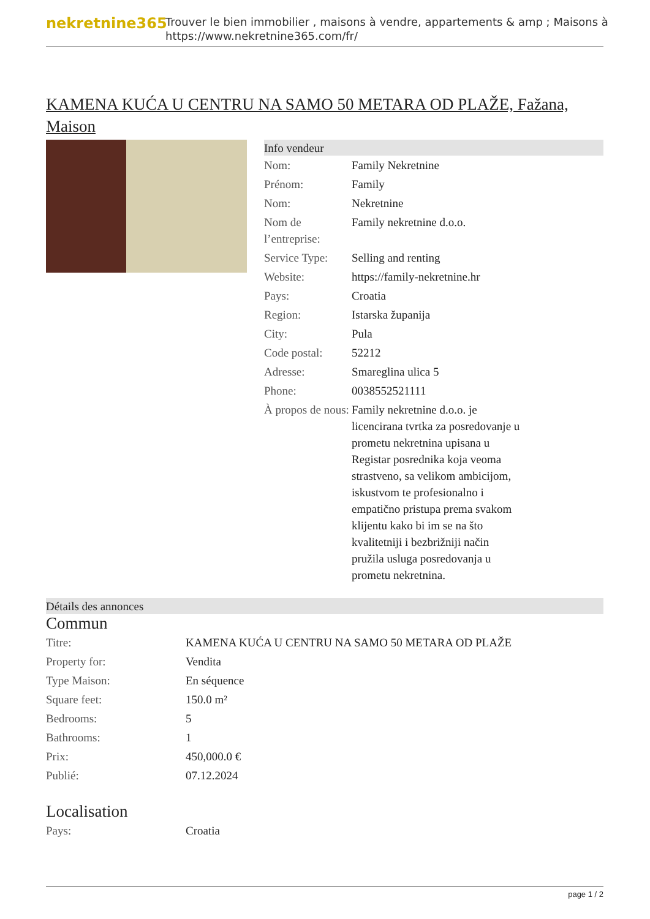nekretnine365
Trouver le bien immobilier , maisons à vendre, appartements & amp ; Maisons à
https://www.nekretnine365.com/fr/
KAMENA KUĆA U CENTRU NA SAMO 50 METARA OD PLAŽE, Fažana, Maison
Info vendeur
| Nom: | Family Nekretnine |
| Prénom: | Family |
| Nom: | Nekretnine |
| Nom de l’entreprise: | Family nekretnine d.o.o. |
| Service Type: | Selling and renting |
| Website: | https://family-nekretnine.hr |
| Pays: | Croatia |
| Region: | Istarska županija |
| City: | Pula |
| Code postal: | 52212 |
| Adresse: | Smareglina ulica 5 |
| Phone: | 0038552521111 |
| À propos de nous: | Family nekretnine d.o.o. je licencirana tvrtka za posredovanje u prometu nekretnina upisana u Registar posrednika koja veoma strastveno, sa velikom ambicijom, iskustvom te profesionalno i empatično pristupa prema svakom klijentu kako bi im se na što kvalitetniji i bezbrižniji način pružila usluga posredovanja u prometu nekretnina. |
Détails des annonces
Commun
| Titre: | KAMENA KUĆA U CENTRU NA SAMO 50 METARA OD PLAŽE |
| Property for: | Vendita |
| Type Maison: | En séquence |
| Square feet: | 150.0 m² |
| Bedrooms: | 5 |
| Bathrooms: | 1 |
| Prix: | 450,000.0 € |
| Publié: | 07.12.2024 |
Localisation
| Pays: | Croatia |
page 1 / 2